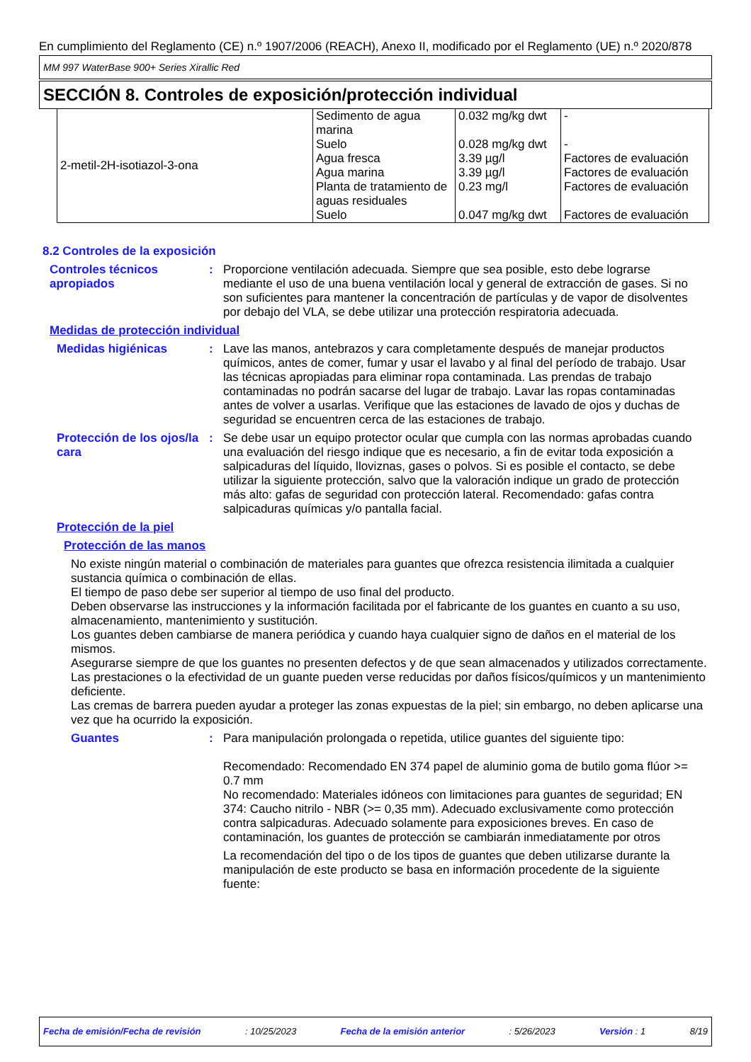En cumplimiento del Reglamento (CE) n.º 1907/2006 (REACH), Anexo II, modificado por el Reglamento (UE) n.º 2020/878
MM 997 WaterBase 900+ Series Xirallic Red
SECCIÓN 8. Controles de exposición/protección individual
| 2-metil-2H-isotiazol-3-ona | Sedimento de agua marina Suelo Agua fresca Agua marina Planta de tratamiento de aguas residuales Suelo | 0.032 mg/kg dwt 0.028 mg/kg dwt 3.39 µg/l 3.39 µg/l 0.23 mg/l 0.047 mg/kg dwt | - - Factores de evaluación Factores de evaluación Factores de evaluación Factores de evaluación |
8.2 Controles de la exposición
Controles técnicos apropiados
: Proporcione ventilación adecuada. Siempre que sea posible, esto debe lograrse mediante el uso de una buena ventilación local y general de extracción de gases. Si no son suficientes para mantener la concentración de partículas y de vapor de disolventes por debajo del VLA, se debe utilizar una protección respiratoria adecuada.
Medidas de protección individual
Medidas higiénicas : Lave las manos, antebrazos y cara completamente después de manejar productos químicos, antes de comer, fumar y usar el lavabo y al final del período de trabajo. Usar las técnicas apropiadas para eliminar ropa contaminada. Las prendas de trabajo contaminadas no podrán sacarse del lugar de trabajo. Lavar las ropas contaminadas antes de volver a usarlas. Verifique que las estaciones de lavado de ojos y duchas de seguridad se encuentren cerca de las estaciones de trabajo.
Protección de los ojos/la cara
: Se debe usar un equipo protector ocular que cumpla con las normas aprobadas cuando una evaluación del riesgo indique que es necesario, a fin de evitar toda exposición a salpicaduras del líquido, lloviznas, gases o polvos. Si es posible el contacto, se debe utilizar la siguiente protección, salvo que la valoración indique un grado de protección más alto: gafas de seguridad con protección lateral. Recomendado: gafas contra salpicaduras químicas y/o pantalla facial.
Protección de la piel
Protección de las manos
No existe ningún material o combinación de materiales para guantes que ofrezca resistencia ilimitada a cualquier sustancia química o combinación de ellas.
El tiempo de paso debe ser superior al tiempo de uso final del producto.
Deben observarse las instrucciones y la información facilitada por el fabricante de los guantes en cuanto a su uso, almacenamiento, mantenimiento y sustitución.
Los guantes deben cambiarse de manera periódica y cuando haya cualquier signo de daños en el material de los mismos.
Asegurarse siempre de que los guantes no presenten defectos y de que sean almacenados y utilizados correctamente.
Las prestaciones o la efectividad de un guante pueden verse reducidas por daños físicos/químicos y un mantenimiento deficiente.
Las cremas de barrera pueden ayudar a proteger las zonas expuestas de la piel; sin embargo, no deben aplicarse una vez que ha ocurrido la exposición.
Guantes : Para manipulación prolongada o repetida, utilice guantes del siguiente tipo:
Recomendado: Recomendado EN 374 papel de aluminio goma de butilo goma flúor >= 0.7 mm
No recomendado: Materiales idóneos con limitaciones para guantes de seguridad; EN 374: Caucho nitrilo - NBR (>= 0,35 mm). Adecuado exclusivamente como protección contra salpicaduras. Adecuado solamente para exposiciones breves. En caso de contaminación, los guantes de protección se cambiarán inmediatamente por otros
La recomendación del tipo o de los tipos de guantes que deben utilizarse durante la manipulación de este producto se basa en información procedente de la siguiente fuente:
Fecha de emisión/Fecha de revisión: 10/25/2023 Fecha de la emisión anterior: 5/26/2023 Versión : 1 8/19